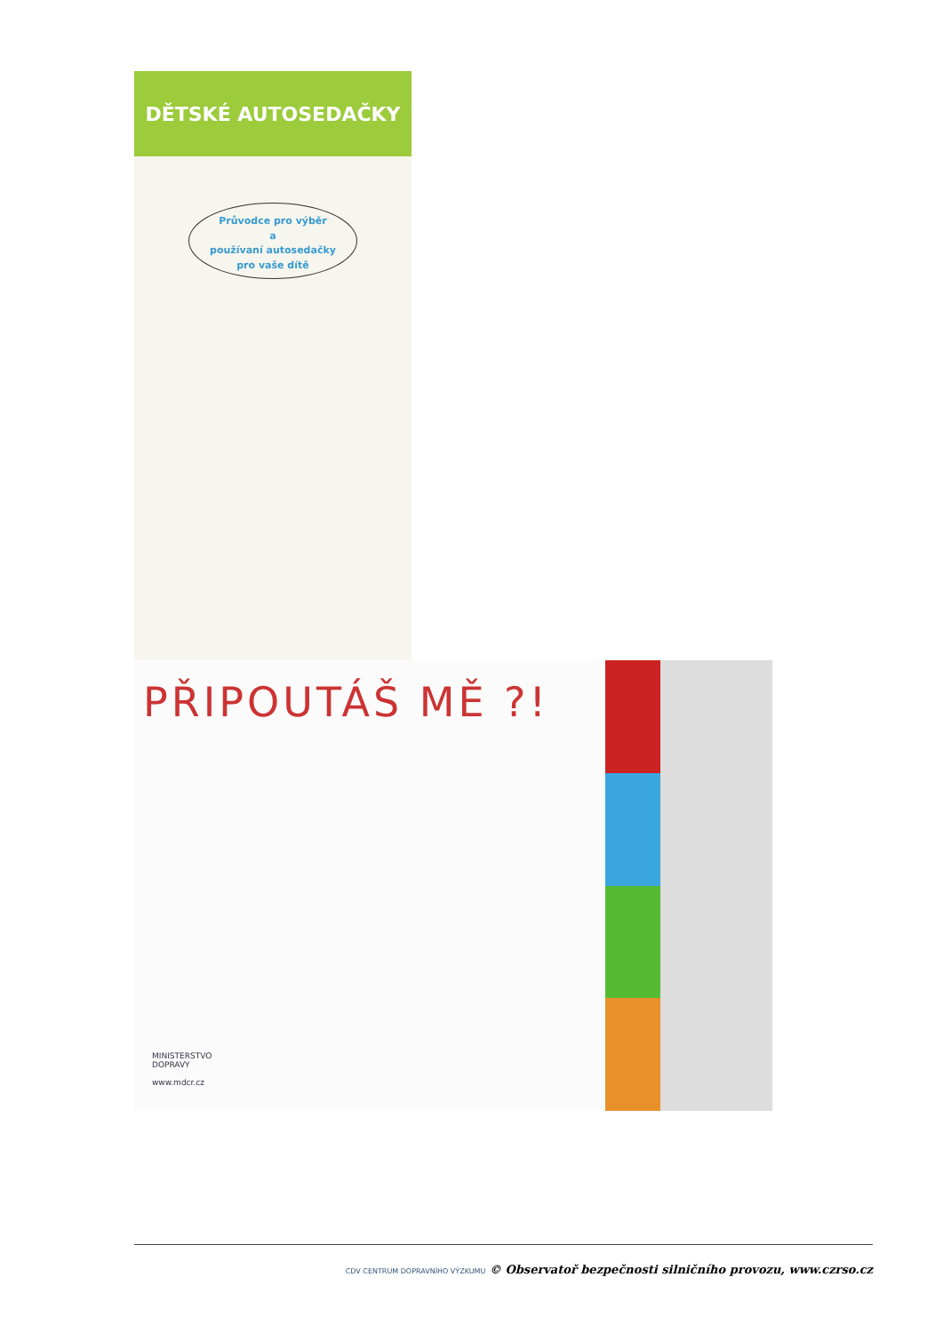DĚTSKÉ AUTOSEDAČKY
Průvodce pro výběr
a
používaní autosedačky
pro vaše dítě
PŘIPOUTÁŠ MĚ ?!
MINISTERSTVO
DOPRAVY
www.mdcr.cz
CDV CENTRUM DOPRAVNÍHO VÝZKUMU © Observatoř bezpečnosti silničního provozu, www.czrso.cz